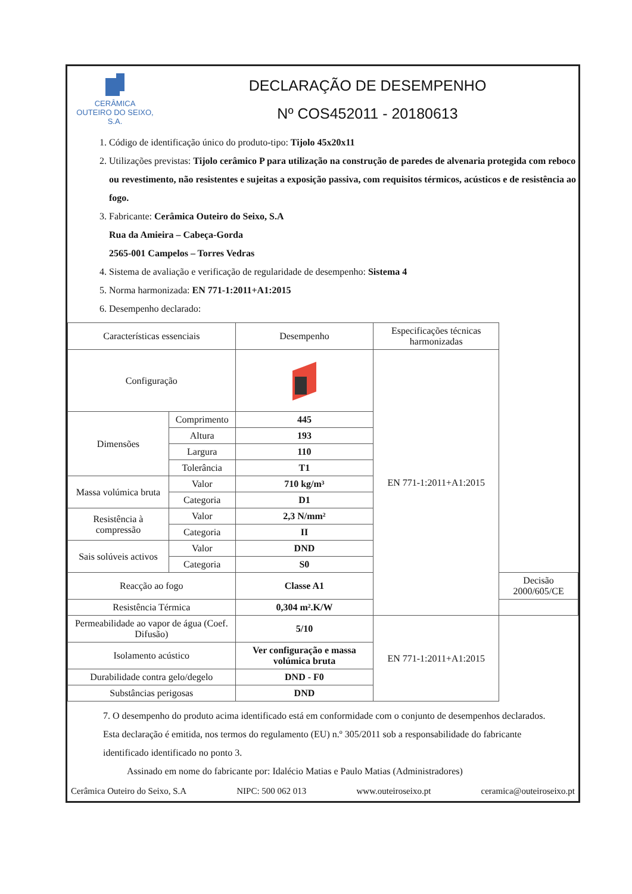CERÂMICA
OUTEIRO DO SEIXO, S.A.
DECLARAÇÃO DE DESEMPENHO
Nº COS452011 - 20180613
1. Código de identificação único do produto-tipo: Tijolo 45x20x11
2. Utilizações previstas: Tijolo cerâmico P para utilização na construção de paredes de alvenaria protegida com reboco ou revestimento, não resistentes e sujeitas a exposição passiva, com requisitos térmicos, acústicos e de resistência ao fogo.
3. Fabricante: Cerâmica Outeiro do Seixo, S.A
Rua da Amieira – Cabeça-Gorda
2565-001 Campelos – Torres Vedras
4. Sistema de avaliação e verificação de regularidade de desempenho: Sistema 4
5. Norma harmonizada: EN 771-1:2011+A1:2015
6. Desempenho declarado:
| Características essenciais | | Desempenho | Especificações técnicas harmonizadas | |
| --- | --- | --- | --- | --- |
| Configuração | | | EN 771-1:2011+A1:2015 | |
| Dimensões | Comprimento | 445 | | |
| | Altura | 193 | | |
| | Largura | 110 | | |
| | Tolerância | T1 | | |
| Massa volúmica bruta | Valor | 710 kg/m³ | | |
| | Categoria | D1 | | |
| Resistência à compressão | Valor | 2,3 N/mm² | | |
| | Categoria | II | | |
| Sais solúveis activos | Valor | DND | | |
| | Categoria | S0 | | |
| Reacção ao fogo | | Classe A1 | | Decisão 2000/605/CE |
| Resistência Térmica | | 0,304 m².K/W | | |
| Permeabilidade ao vapor de água (Coef. Difusão) | | 5/10 | EN 771-1:2011+A1:2015 | |
| Isolamento acústico | | Ver configuração e massa volúmica bruta | | |
| Durabilidade contra gelo/degelo | | DND - F0 | | |
| Substâncias perigosas | | DND | | |
7. O desempenho do produto acima identificado está em conformidade com o conjunto de desempenhos declarados. Esta declaração é emitida, nos termos do regulamento (EU) n.º 305/2011 sob a responsabilidade do fabricante identificado identificado no ponto 3.
Assinado em nome do fabricante por: Idalécio Matias e Paulo Matias (Administradores)
Cerâmica Outeiro do Seixo, S.A NIPC: 500 062 013 www.outeiroseixo.pt ceramica@outeiroseixo.pt